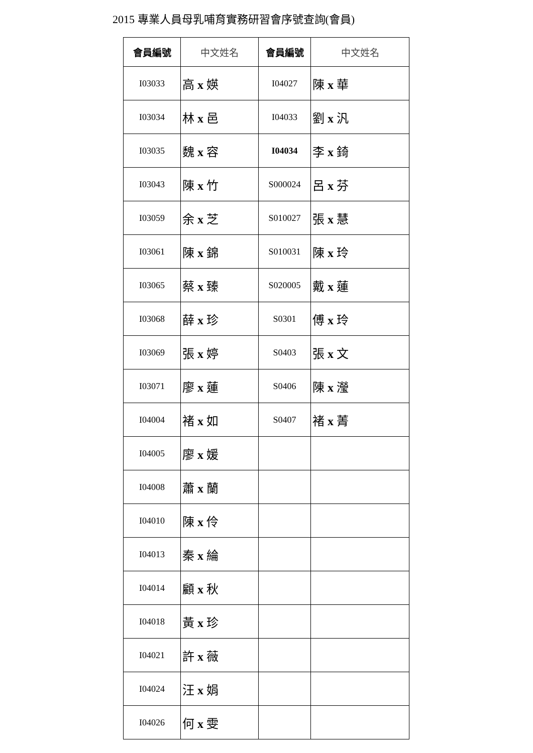2015 專業人員母乳哺育實務研習會序號查詢(會員)
| 會員編號 | 中文姓名 | 會員編號 | 中文姓名 |
| --- | --- | --- | --- |
| I03033 | 高 x 媖 | I04027 | 陳 x 華 |
| I03034 | 林 x 邑 | I04033 | 劉 x 汎 |
| I03035 | 魏 x 容 | I04034 | 李 x 錡 |
| I03043 | 陳 x 竹 | S000024 | 呂 x 芬 |
| I03059 | 余 x 芝 | S010027 | 張 x 慧 |
| I03061 | 陳 x 錦 | S010031 | 陳 x 玲 |
| I03065 | 蔡 x 臻 | S020005 | 戴 x 蓮 |
| I03068 | 薛 x 珍 | S0301 | 傅 x 玲 |
| I03069 | 張 x 婷 | S0403 | 張 x 文 |
| I03071 | 廖 x 蓮 | S0406 | 陳 x 瀅 |
| I04004 | 褚 x 如 | S0407 | 褚 x 菁 |
| I04005 | 廖 x 媛 | | |
| I04008 | 蕭 x 蘭 | | |
| I04010 | 陳 x 伶 | | |
| I04013 | 秦 x 綸 | | |
| I04014 | 顧 x 秋 | | |
| I04018 | 黃 x 珍 | | |
| I04021 | 許 x 薇 | | |
| I04024 | 汪 x 娟 | | |
| I04026 | 何 x 雯 | | |